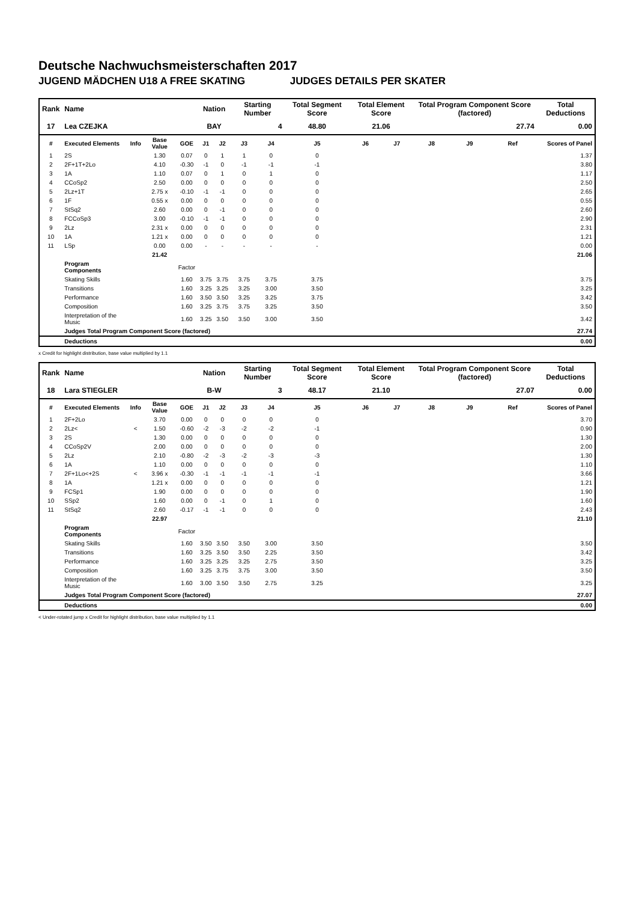Deutsche Nachwuchsmeisterschaften 2017
JUGEND MÄDCHEN U18 A FREE SKATING JUDGES DETAILS PER SKATER
| Rank | Name | | | | Nation | | Starting Number | | Total Segment Score | Total Element Score | | Total Program Component Score (factored) | | | Total Deductions |
| --- | --- | --- | --- | --- | --- | --- | --- | --- | --- | --- | --- | --- | --- | --- | --- |
| 17 | Lea CZEJKA | | | | BAY | | 4 | | 48.80 | 21.06 | | 27.74 | | | 0.00 |
| # | Executed Elements | Info | Base Value | GOE | J1 | J2 | J3 | J4 | J5 | J6 | J7 | J8 | J9 | Ref | Scores of Panel |
| 1 | 2S | | 1.30 | 0.07 | 0 | 1 | 1 | 0 | 0 | | | | | | 1.37 |
| 2 | 2F+1T+2Lo | | 4.10 | -0.30 | -1 | 0 | -1 | -1 | -1 | | | | | | 3.80 |
| 3 | 1A | | 1.10 | 0.07 | 0 | 1 | 0 | 1 | 0 | | | | | | 1.17 |
| 4 | CCoSp2 | | 2.50 | 0.00 | 0 | 0 | 0 | 0 | 0 | | | | | | 2.50 |
| 5 | 2Lz+1T | | 2.75 x | -0.10 | -1 | -1 | 0 | 0 | 0 | | | | | | 2.65 |
| 6 | 1F | | 0.55 x | 0.00 | 0 | 0 | 0 | 0 | 0 | | | | | | 0.55 |
| 7 | StSq2 | | 2.60 | 0.00 | 0 | -1 | 0 | 0 | 0 | | | | | | 2.60 |
| 8 | FCCoSp3 | | 3.00 | -0.10 | -1 | -1 | 0 | 0 | 0 | | | | | | 2.90 |
| 9 | 2Lz | | 2.31 x | 0.00 | 0 | 0 | 0 | 0 | 0 | | | | | | 2.31 |
| 10 | 1A | | 1.21 x | 0.00 | 0 | 0 | 0 | 0 | 0 | | | | | | 1.21 |
| 11 | LSp | | 0.00 | 0.00 | - | - | - | - | - | | | | | | 0.00 |
| | | | 21.42 | | | | | | | | | | | | 21.06 |
| | Program Components | | | Factor | | | | | | | | | | | |
| | Skating Skills | | | 1.60 | 3.75 | 3.75 | 3.75 | 3.75 | 3.75 | | | | | | 3.75 |
| | Transitions | | | 1.60 | 3.25 | 3.25 | 3.25 | 3.00 | 3.50 | | | | | | 3.25 |
| | Performance | | | 1.60 | 3.50 | 3.50 | 3.25 | 3.25 | 3.75 | | | | | | 3.42 |
| | Composition | | | 1.60 | 3.25 | 3.75 | 3.75 | 3.25 | 3.50 | | | | | | 3.50 |
| | Interpretation of the Music | | | 1.60 | 3.25 | 3.50 | 3.50 | 3.00 | 3.50 | | | | | | 3.42 |
| | Judges Total Program Component Score (factored) | | | | | | | | | | | | | | 27.74 |
| | Deductions | | | | | | | | | | | | | | 0.00 |
x Credit for highlight distribution, base value multiplied by 1.1
| Rank | Name | | | | Nation | | Starting Number | | Total Segment Score | Total Element Score | | Total Program Component Score (factored) | | | Total Deductions |
| --- | --- | --- | --- | --- | --- | --- | --- | --- | --- | --- | --- | --- | --- | --- | --- |
| 18 | Lara STIEGLER | | | | B-W | | 3 | | 48.17 | 21.10 | | 27.07 | | | 0.00 |
| # | Executed Elements | Info | Base Value | GOE | J1 | J2 | J3 | J4 | J5 | J6 | J7 | J8 | J9 | Ref | Scores of Panel |
| 1 | 2F+2Lo | | 3.70 | 0.00 | 0 | 0 | 0 | 0 | 0 | | | | | | 3.70 |
| 2 | 2Lz< | < | 1.50 | -0.60 | -2 | -3 | -2 | -2 | -1 | | | | | | 0.90 |
| 3 | 2S | | 1.30 | 0.00 | 0 | 0 | 0 | 0 | 0 | | | | | | 1.30 |
| 4 | CCoSp2V | | 2.00 | 0.00 | 0 | 0 | 0 | 0 | 0 | | | | | | 2.00 |
| 5 | 2Lz | | 2.10 | -0.80 | -2 | -3 | -2 | -3 | -3 | | | | | | 1.30 |
| 6 | 1A | | 1.10 | 0.00 | 0 | 0 | 0 | 0 | 0 | | | | | | 1.10 |
| 7 | 2F+1Lo<+2S | < | 3.96 x | -0.30 | -1 | -1 | -1 | -1 | -1 | | | | | | 3.66 |
| 8 | 1A | | 1.21 x | 0.00 | 0 | 0 | 0 | 0 | 0 | | | | | | 1.21 |
| 9 | FCSp1 | | 1.90 | 0.00 | 0 | 0 | 0 | 0 | 0 | | | | | | 1.90 |
| 10 | SSp2 | | 1.60 | 0.00 | 0 | -1 | 0 | 1 | 0 | | | | | | 1.60 |
| 11 | StSq2 | | 2.60 | -0.17 | -1 | -1 | 0 | 0 | 0 | | | | | | 2.43 |
| | | | 22.97 | | | | | | | | | | | | 21.10 |
| | Program Components | | | Factor | | | | | | | | | | | |
| | Skating Skills | | | 1.60 | 3.50 | 3.50 | 3.50 | 3.00 | 3.50 | | | | | | 3.50 |
| | Transitions | | | 1.60 | 3.25 | 3.50 | 3.50 | 2.25 | 3.50 | | | | | | 3.42 |
| | Performance | | | 1.60 | 3.25 | 3.25 | 3.25 | 2.75 | 3.50 | | | | | | 3.25 |
| | Composition | | | 1.60 | 3.25 | 3.75 | 3.75 | 3.00 | 3.50 | | | | | | 3.50 |
| | Interpretation of the Music | | | 1.60 | 3.00 | 3.50 | 3.50 | 2.75 | 3.25 | | | | | | 3.25 |
| | Judges Total Program Component Score (factored) | | | | | | | | | | | | | | 27.07 |
| | Deductions | | | | | | | | | | | | | | 0.00 |
< Under-rotated jump x Credit for highlight distribution, base value multiplied by 1.1